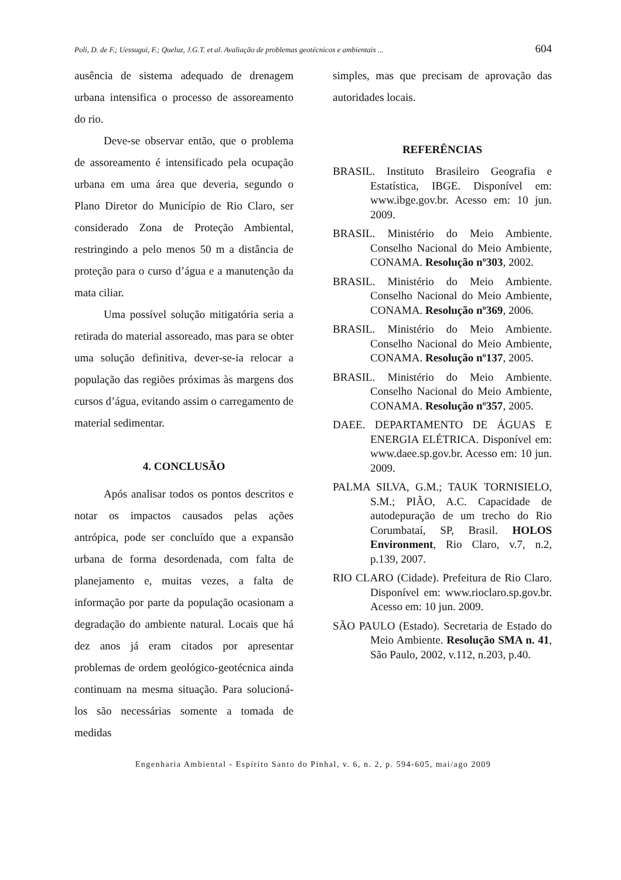Poli, D. de F.; Uessugui, F.; Queluz, J.G.T. et al. Avaliação de problemas geotécnicos e ambientais ... 604
ausência de sistema adequado de drenagem urbana intensifica o processo de assoreamento do rio.
Deve-se observar então, que o problema de assoreamento é intensificado pela ocupação urbana em uma área que deveria, segundo o Plano Diretor do Município de Rio Claro, ser considerado Zona de Proteção Ambiental, restringindo a pelo menos 50 m a distância de proteção para o curso d’água e a manutenção da mata ciliar.
Uma possível solução mitigatória seria a retirada do material assoreado, mas para se obter uma solução definitiva, dever-se-ia relocar a população das regiões próximas às margens dos cursos d’água, evitando assim o carregamento de material sedimentar.
4. CONCLUSÃO
Após analisar todos os pontos descritos e notar os impactos causados pelas ações antrópica, pode ser concluído que a expansão urbana de forma desordenada, com falta de planejamento e, muitas vezes, a falta de informação por parte da população ocasionam a degradação do ambiente natural. Locais que há dez anos já eram citados por apresentar problemas de ordem geológico-geotécnica ainda continuam na mesma situação. Para solucioná-los são necessárias somente a tomada de medidas
simples, mas que precisam de aprovação das autoridades locais.
REFERÊNCIAS
BRASIL. Instituto Brasileiro Geografia e Estatística, IBGE. Disponível em: www.ibge.gov.br. Acesso em: 10 jun. 2009.
BRASIL. Ministério do Meio Ambiente. Conselho Nacional do Meio Ambiente, CONAMA. Resolução nº303, 2002.
BRASIL. Ministério do Meio Ambiente. Conselho Nacional do Meio Ambiente, CONAMA. Resolução nº369, 2006.
BRASIL. Ministério do Meio Ambiente. Conselho Nacional do Meio Ambiente, CONAMA. Resolução nº137, 2005.
BRASIL. Ministério do Meio Ambiente. Conselho Nacional do Meio Ambiente, CONAMA. Resolução nº357, 2005.
DAEE. DEPARTAMENTO DE ÁGUAS E ENERGIA ELÉTRICA. Disponível em: www.daee.sp.gov.br. Acesso em: 10 jun. 2009.
PALMA SILVA, G.M.; TAUK TORNISIELO, S.M.; PIÃO, A.C. Capacidade de autodepuração de um trecho do Rio Corumbataí, SP, Brasil. HOLOS Environment, Rio Claro, v.7, n.2, p.139, 2007.
RIO CLARO (Cidade). Prefeitura de Rio Claro. Disponível em: www.rioclaro.sp.gov.br. Acesso em: 10 jun. 2009.
SÃO PAULO (Estado). Secretaria de Estado do Meio Ambiente. Resolução SMA n. 41, São Paulo, 2002, v.112, n.203, p.40.
Engenharia Ambiental - Espírito Santo do Pinhal, v. 6, n. 2, p. 594-605, mai/ago 2009